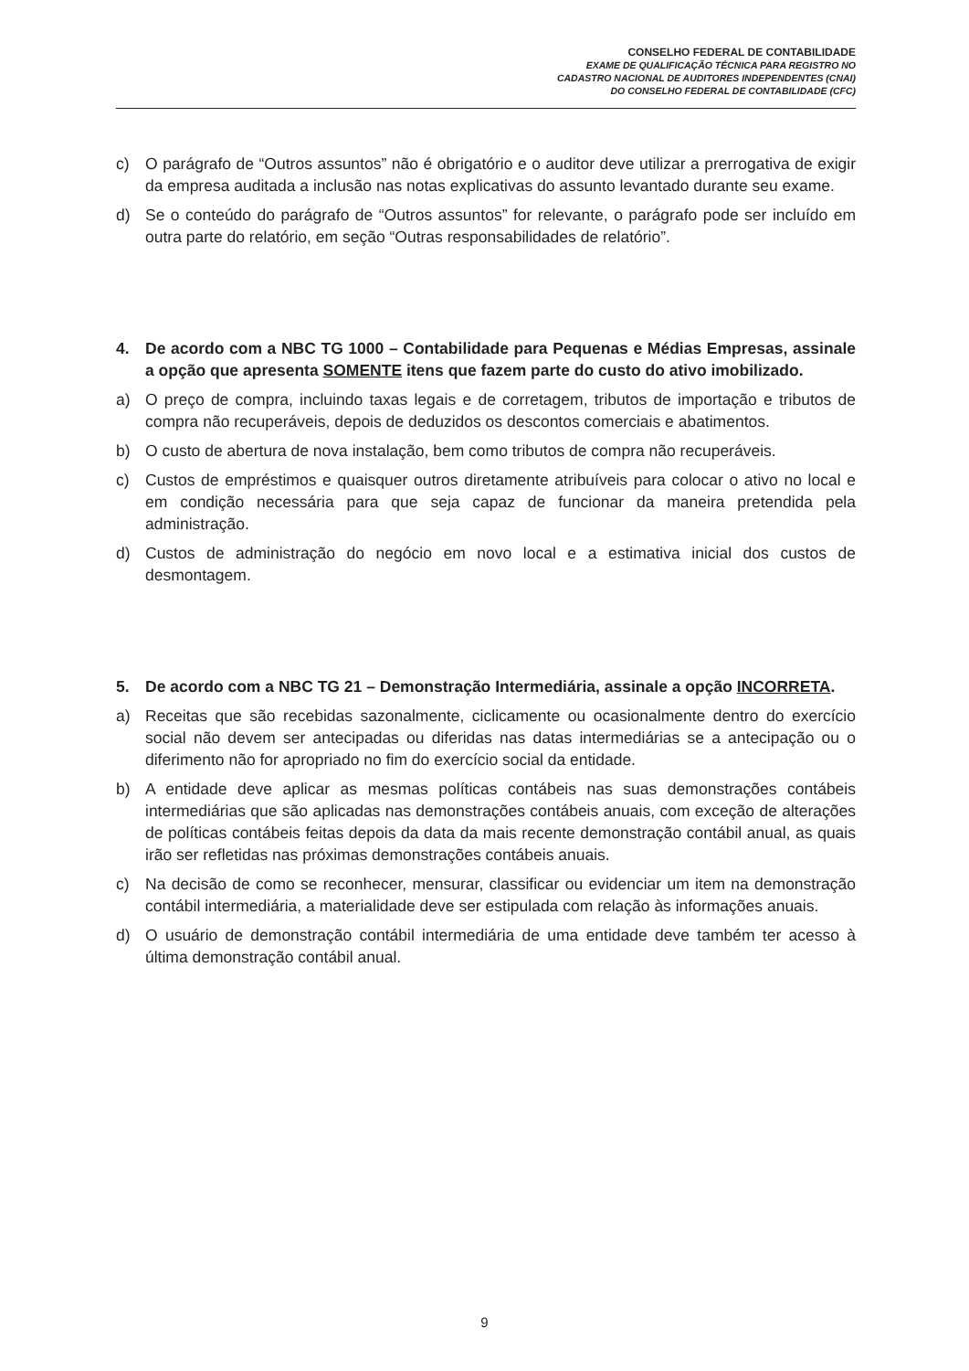CONSELHO FEDERAL DE CONTABILIDADE
EXAME DE QUALIFICAÇÃO TÉCNICA PARA REGISTRO NO
CADASTRO NACIONAL DE AUDITORES INDEPENDENTES (CNAI)
DO CONSELHO FEDERAL DE CONTABILIDADE (CFC)
c) O parágrafo de “Outros assuntos” não é obrigatório e o auditor deve utilizar a prerrogativa de exigir da empresa auditada a inclusão nas notas explicativas do assunto levantado durante seu exame.
d) Se o conteúdo do parágrafo de “Outros assuntos” for relevante, o parágrafo pode ser incluído em outra parte do relatório, em seção “Outras responsabilidades de relatório”.
4. De acordo com a NBC TG 1000 – Contabilidade para Pequenas e Médias Empresas, assinale a opção que apresenta SOMENTE itens que fazem parte do custo do ativo imobilizado.
a) O preço de compra, incluindo taxas legais e de corretagem, tributos de importação e tributos de compra não recuperáveis, depois de deduzidos os descontos comerciais e abatimentos.
b) O custo de abertura de nova instalação, bem como tributos de compra não recuperáveis.
c) Custos de empréstimos e quaisquer outros diretamente atribuíveis para colocar o ativo no local e em condição necessária para que seja capaz de funcionar da maneira pretendida pela administração.
d) Custos de administração do negócio em novo local e a estimativa inicial dos custos de desmontagem.
5. De acordo com a NBC TG 21 – Demonstração Intermediária, assinale a opção INCORRETA.
a) Receitas que são recebidas sazonalmente, ciclicamente ou ocasionalmente dentro do exercício social não devem ser antecipadas ou diferidas nas datas intermediárias se a antecipação ou o diferimento não for apropriado no fim do exercício social da entidade.
b) A entidade deve aplicar as mesmas políticas contábeis nas suas demonstrações contábeis intermediárias que são aplicadas nas demonstrações contábeis anuais, com exceção de alterações de políticas contábeis feitas depois da data da mais recente demonstração contábil anual, as quais irão ser refletidas nas próximas demonstrações contábeis anuais.
c) Na decisão de como se reconhecer, mensurar, classificar ou evidenciar um item na demonstração contábil intermediária, a materialidade deve ser estipulada com relação às informações anuais.
d) O usuário de demonstração contábil intermediária de uma entidade deve também ter acesso à última demonstração contábil anual.
9